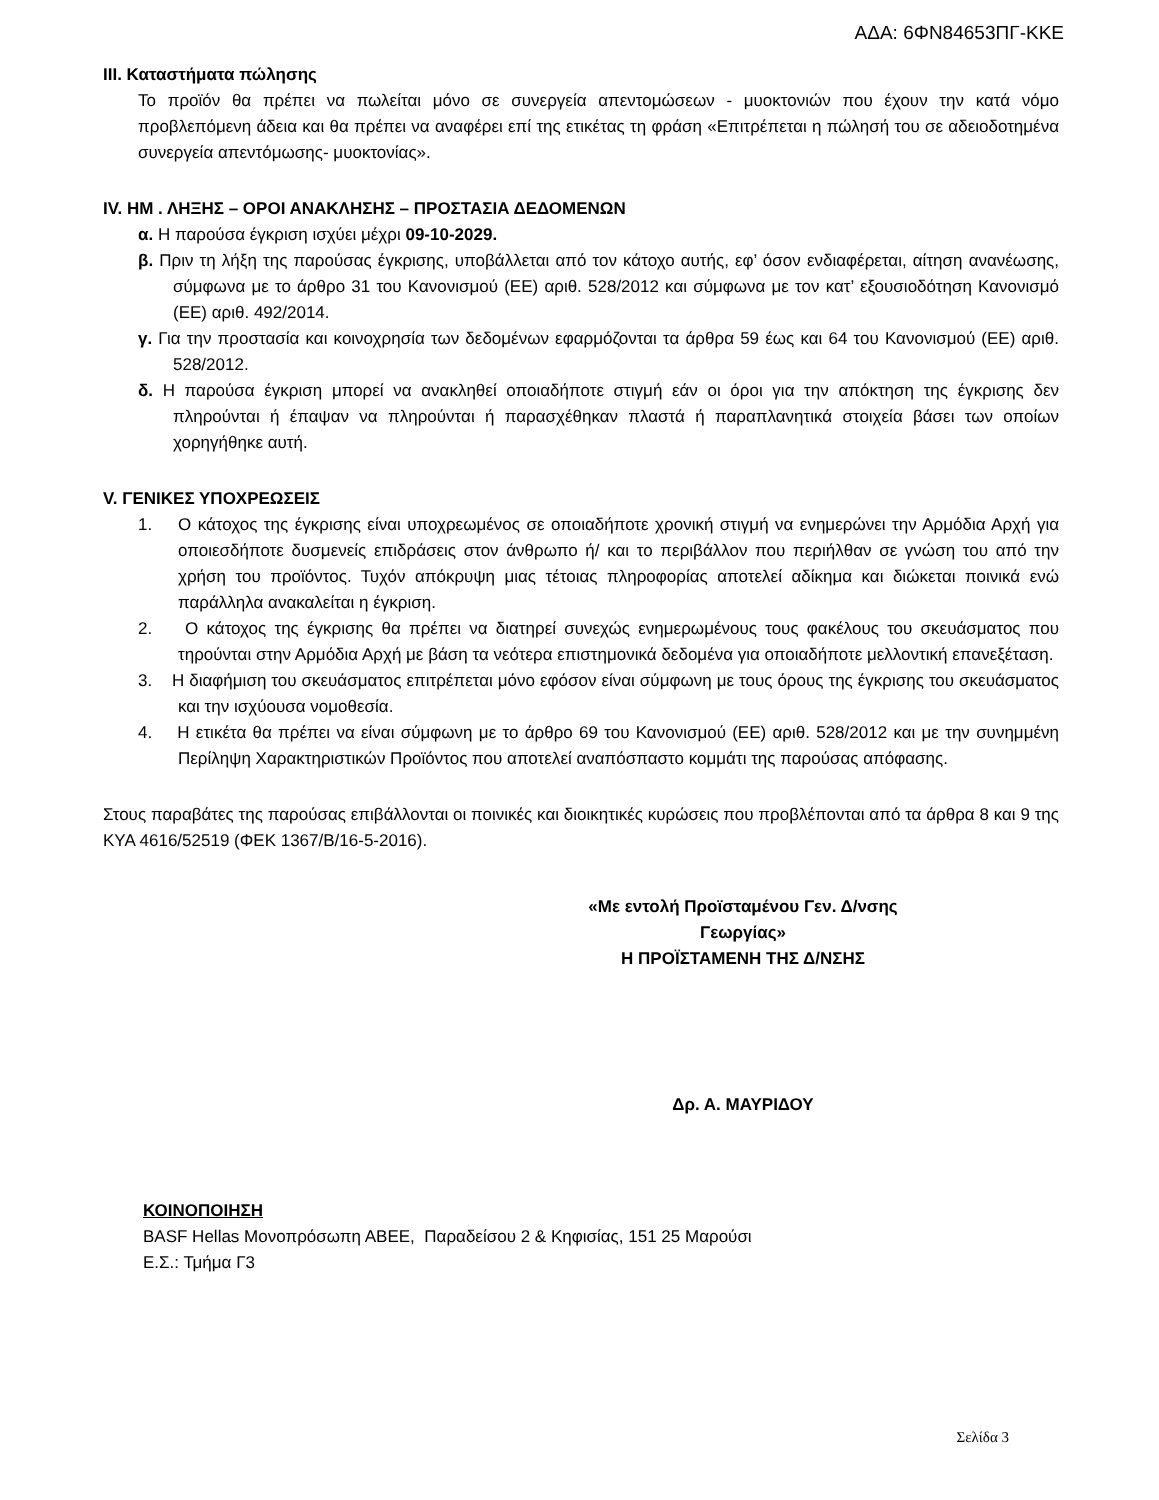ΑΔΑ: 6ΦΝ84653ΠΓ-ΚΚΕ
III. Καταστήματα πώλησης
Το προϊόν θα πρέπει να πωλείται μόνο σε συνεργεία απεντομώσεων - μυοκτονιών που έχουν την κατά νόμο προβλεπόμενη άδεια και θα πρέπει να αναφέρει επί της ετικέτας τη φράση «Επιτρέπεται η πώλησή του σε αδειοδοτημένα συνεργεία απεντόμωσης- μυοκτονίας».
IV. ΗΜ . ΛΗΞΗΣ – ΟΡΟΙ ΑΝΑΚΛΗΣΗΣ – ΠΡΟΣΤΑΣΙΑ ΔΕΔΟΜΕΝΩΝ
α. Η παρούσα έγκριση ισχύει μέχρι 09-10-2029.
β. Πριν τη λήξη της παρούσας έγκρισης, υποβάλλεται από τον κάτοχο αυτής, εφ’ όσον ενδιαφέρεται, αίτηση ανανέωσης, σύμφωνα με το άρθρο 31 του Κανονισμού (ΕΕ) αριθ. 528/2012 και σύμφωνα με τον κατ’ εξουσιοδότηση Κανονισμό (ΕΕ) αριθ. 492/2014.
γ. Για την προστασία και κοινοχρησία των δεδομένων εφαρμόζονται τα άρθρα 59 έως και 64 του Κανονισμού (ΕΕ) αριθ. 528/2012.
δ. Η παρούσα έγκριση μπορεί να ανακληθεί οποιαδήποτε στιγμή εάν οι όροι για την απόκτηση της έγκρισης δεν πληρούνται ή έπαψαν να πληρούνται ή παρασχέθηκαν πλαστά ή παραπλανητικά στοιχεία βάσει των οποίων χορηγήθηκε αυτή.
V. ΓΕΝΙΚΕΣ ΥΠΟΧΡΕΩΣΕΙΣ
1. Ο κάτοχος της έγκρισης είναι υποχρεωμένος σε οποιαδήποτε χρονική στιγμή να ενημερώνει την Αρμόδια Αρχή για οποιεσδήποτε δυσμενείς επιδράσεις στον άνθρωπο ή/ και το περιβάλλον που περιήλθαν σε γνώση του από την χρήση του προϊόντος. Τυχόν απόκρυψη μιας τέτοιας πληροφορίας αποτελεί αδίκημα και διώκεται ποινικά ενώ παράλληλα ανακαλείται η έγκριση.
2. Ο κάτοχος της έγκρισης θα πρέπει να διατηρεί συνεχώς ενημερωμένους τους φακέλους του σκευάσματος που τηρούνται στην Αρμόδια Αρχή με βάση τα νεότερα επιστημονικά δεδομένα για οποιαδήποτε μελλοντική επανεξέταση.
3. Η διαφήμιση του σκευάσματος επιτρέπεται μόνο εφόσον είναι σύμφωνη με τους όρους της έγκρισης του σκευάσματος και την ισχύουσα νομοθεσία.
4. Η ετικέτα θα πρέπει να είναι σύμφωνη με το άρθρο 69 του Κανονισμού (ΕΕ) αριθ. 528/2012 και με την συνημμένη Περίληψη Χαρακτηριστικών Προϊόντος που αποτελεί αναπόσπαστο κομμάτι της παρούσας απόφασης.
Στους παραβάτες της παρούσας επιβάλλονται οι ποινικές και διοικητικές κυρώσεις που προβλέπονται από τα άρθρα 8 και 9 της ΚΥΑ 4616/52519 (ΦΕΚ 1367/Β/16-5-2016).
«Με εντολή Προϊσταμένου Γεν. Δ/νσης
Γεωργίας»
Η ΠΡΟΪΣΤΑΜΕΝΗ ΤΗΣ Δ/ΝΣΗΣ
Δρ. Α. ΜΑΥΡΙΔΟΥ
ΚΟΙΝΟΠΟΙΗΣΗ
BASF Hellas Μονοπρόσωπη ΑΒΕΕ, Παραδείσου 2 & Κηφισίας, 151 25 Μαρούσι
Ε.Σ.: Τμήμα Γ3
Σελίδα 3